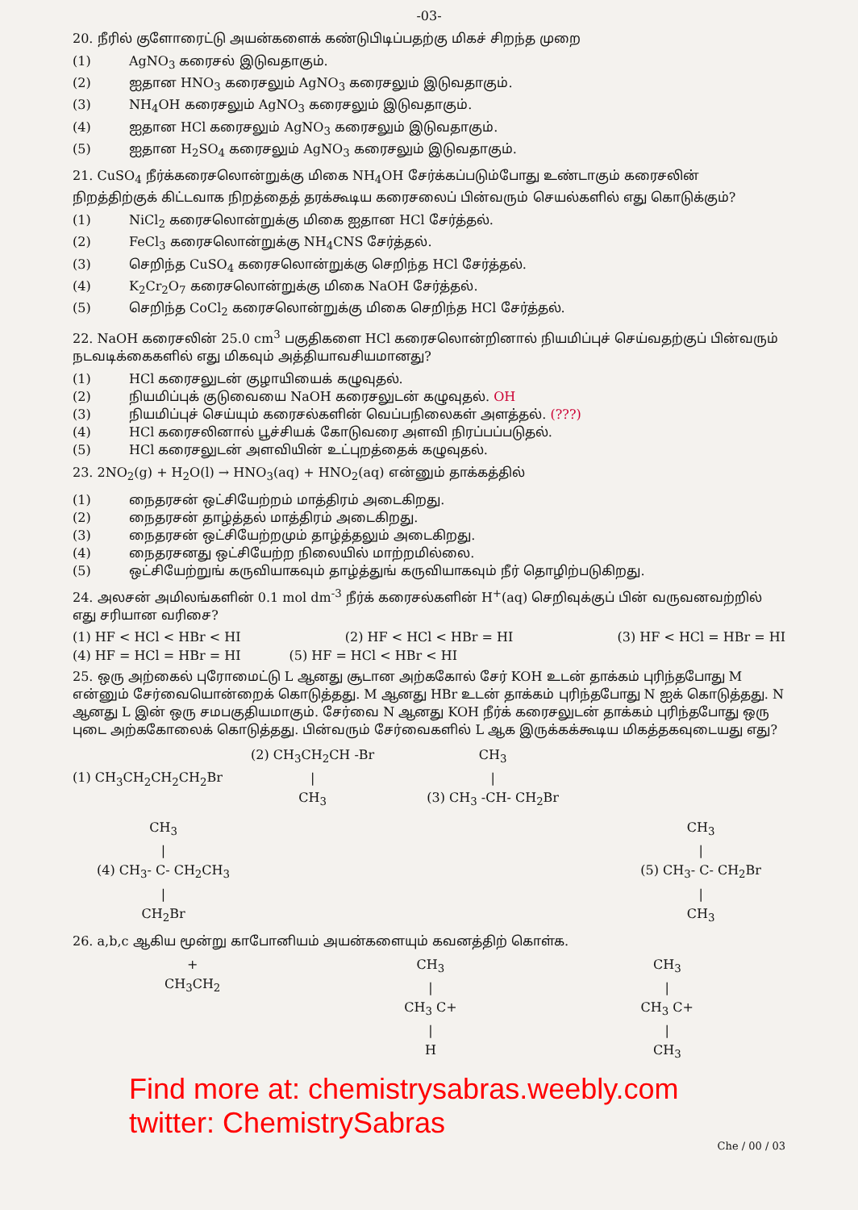-03-
20. நீரில் குளோரைட்டு அயன்களைக் கண்டுபிடிப்பதற்கு மிகச் சிறந்த முறை
(1) AgNO<sub>3</sub> கரைசல் இடுவதாகும்.
(2) ஐதான HNO<sub>3</sub> கரைசலும் AgNO<sub>3</sub> கரைசலும் இடுவதாகும்.
(3) NH<sub>4</sub>OH கரைசலும் AgNO<sub>3</sub> கரைசலும் இடுவதாகும்.
(4) ஐதான HCl கரைசலும் AgNO<sub>3</sub> கரைசலும் இடுவதாகும்.
(5) ஐதான H<sub>2</sub>SO<sub>4</sub> கரைசலும் AgNO<sub>3</sub> கரைசலும் இடுவதாகும்.
21. CuSO<sub>4</sub> நீர்க்கரைசலொன்றுக்கு மிகை NH<sub>4</sub>OH சேர்க்கப்படும்போது உண்டாகும் கரைசலின் நிறத்திற்குக் கிட்டவாக நிறத்தைத் தரக்கூடிய கரைசலைப் பின்வரும் செயல்களில் எது கொடுக்கும்?
(1) NiCl<sub>2</sub> கரைசலொன்றுக்கு மிகை ஐதான HCl சேர்த்தல்.
(2) FeCl<sub>3</sub> கரைசலொன்றுக்கு NH<sub>4</sub>CNS சேர்த்தல்.
(3) செறிந்த CuSO<sub>4</sub> கரைசலொன்றுக்கு செறிந்த HCl சேர்த்தல்.
(4) K<sub>2</sub>Cr<sub>2</sub>O<sub>7</sub> கரைசலொன்றுக்கு மிகை NaOH சேர்த்தல்.
(5) செறிந்த CoCl<sub>2</sub> கரைசலொன்றுக்கு மிகை செறிந்த HCl சேர்த்தல்.
22. NaOH கரைசலின் 25.0 cm<sup>3</sup> பகுதிகளை HCl கரைசலொன்றினால் நியமிப்புச் செய்வதற்குப் பின்வரும் நடவடிக்கைகளில் எது மிகவும் அத்தியாவசியமானது?
(1) HCl கரைசலுடன் குழாயியைக் கழுவுதல்.
(2) நியமிப்புக் குடுவையை NaOH கரைசலுடன் கழுவுதல். OH
(3) நியமிப்புச் செய்யும் கரைசல்களின் வெப்பநிலைகள் அளத்தல். (???)
(4) HCl கரைசலினால் பூச்சியக் கோடுவரை அளவி நிரப்பப்படுதல்.
(5) HCl கரைசலுடன் அளவியின் உட்புறத்தைக் கழுவுதல்.
23. 2NO<sub>2</sub>(g) + H<sub>2</sub>O(l) → HNO<sub>3</sub>(aq) + HNO<sub>2</sub>(aq) என்னும் தாக்கத்தில்
(1) நைதரசன் ஒட்சியேற்றம் மாத்திரம் அடைகிறது.
(2) நைதரசன் தாழ்த்தல் மாத்திரம் அடைகிறது.
(3) நைதரசன் ஒட்சியேற்றமும் தாழ்த்தலும் அடைகிறது.
(4) நைதரசனது ஒட்சியேற்ற நிலையில் மாற்றமில்லை.
(5) ஒட்சியேற்றுங் கருவியாகவும் தாழ்த்துங் கருவியாகவும் நீர் தொழிற்படுகிறது.
24. அலசன் அமிலங்களின் 0.1 mol dm<sup>-3</sup> நீர்க் கரைசல்களின் H<sup>+</sup>(aq) செறிவுக்குப் பின் வருவனவற்றில் எது சரியான வரிசை?
(1) HF < HCl < HBr < HI (2) HF < HCl < HBr = HI (3) HF < HCl = HBr = HI
(4) HF = HCl = HBr = HI (5) HF = HCl < HBr < HI
25. ஒரு அற்கைல் புரோமைட்டு L ஆனது சூடான அற்ககோல் சேர் KOH உடன் தாக்கம் புரிந்தபோது M என்னும் சேர்வையொன்றைக் கொடுத்தது. M ஆனது HBr உடன் தாக்கம் புரிந்தபோது N ஐக் கொடுத்தது. N ஆனது L இன் ஒரு சமபகுதியமாகும். சேர்வை N ஆனது KOH நீர்க் கரைசலுடன் தாக்கம் புரிந்தபோது ஒரு புடை அற்ககோலைக் கொடுத்தது. பின்வரும் சேர்வைகளில் L ஆக இருக்கக்கூடிய மிகத்தகவுடையது எது?
(1) CH<sub>3</sub>CH<sub>2</sub>CH<sub>2</sub>CH<sub>2</sub>Br (2) CH<sub>3</sub>CH<sub>2</sub>CH -Br
|
CH<sub>3</sub> CH<sub>3</sub>
|
(3) CH<sub>3</sub> -CH- CH<sub>2</sub>Br
CH<sub>3</sub>
|
(4) CH<sub>3</sub>- C- CH<sub>2</sub>CH<sub>3</sub>
|
CH<sub>2</sub>Br CH<sub>3</sub>
|
(5) CH<sub>3</sub>- C- CH<sub>2</sub>Br
|
CH<sub>3</sub>
26. a,b,c ஆகிய மூன்று காபோனியம் அயன்களையும் கவனத்திற் கொள்க.
+
CH<sub>3</sub>CH<sub>2</sub> CH<sub>3</sub>
|
CH<sub>3</sub> C+
|
H CH<sub>3</sub>
|
CH<sub>3</sub> C+
|
CH<sub>3</sub>
Find more at: chemistrysabras.weebly.com
twitter: ChemistrySabras
Che / 00 / 03